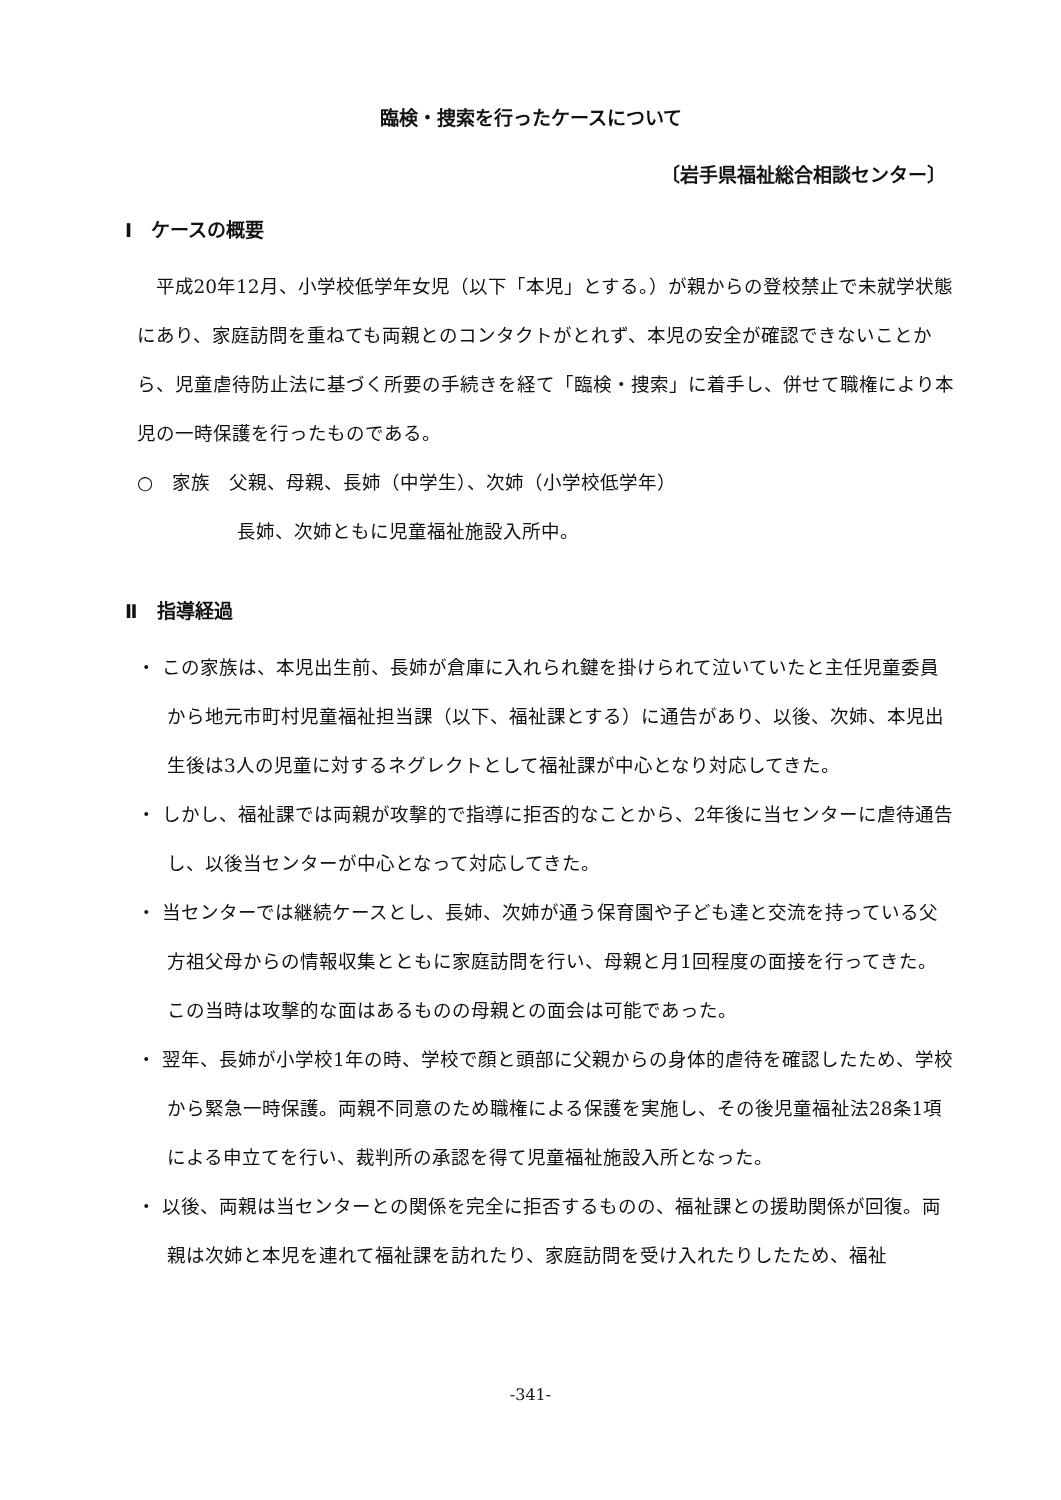臨検・捜索を行ったケースについて
〔岩手県福祉総合相談センター〕
Ⅰ　ケースの概要
平成20年12月、小学校低学年女児（以下「本児」とする。）が親からの登校禁止で未就学状態にあり、家庭訪問を重ねても両親とのコンタクトがとれず、本児の安全が確認できないことから、児童虐待防止法に基づく所要の手続きを経て「臨検・捜索」に着手し、併せて職権により本児の一時保護を行ったものである。
○　家族　父親、母親、長姉（中学生）、次姉（小学校低学年）
長姉、次姉ともに児童福祉施設入所中。
Ⅱ　指導経過
・ この家族は、本児出生前、長姉が倉庫に入れられ鍵を掛けられて泣いていたと主任児童委員から地元市町村児童福祉担当課（以下、福祉課とする）に通告があり、以後、次姉、本児出生後は3人の児童に対するネグレクトとして福祉課が中心となり対応してきた。
・ しかし、福祉課では両親が攻撃的で指導に拒否的なことから、2年後に当センターに虐待通告し、以後当センターが中心となって対応してきた。
・ 当センターでは継続ケースとし、長姉、次姉が通う保育園や子ども達と交流を持っている父方祖父母からの情報収集とともに家庭訪問を行い、母親と月1回程度の面接を行ってきた。この当時は攻撃的な面はあるものの母親との面会は可能であった。
・ 翌年、長姉が小学校1年の時、学校で顔と頭部に父親からの身体的虐待を確認したため、学校から緊急一時保護。両親不同意のため職権による保護を実施し、その後児童福祉法28条1項による申立てを行い、裁判所の承認を得て児童福祉施設入所となった。
・ 以後、両親は当センターとの関係を完全に拒否するものの、福祉課との援助関係が回復。両親は次姉と本児を連れて福祉課を訪れたり、家庭訪問を受け入れたりしたため、福祉
-341-